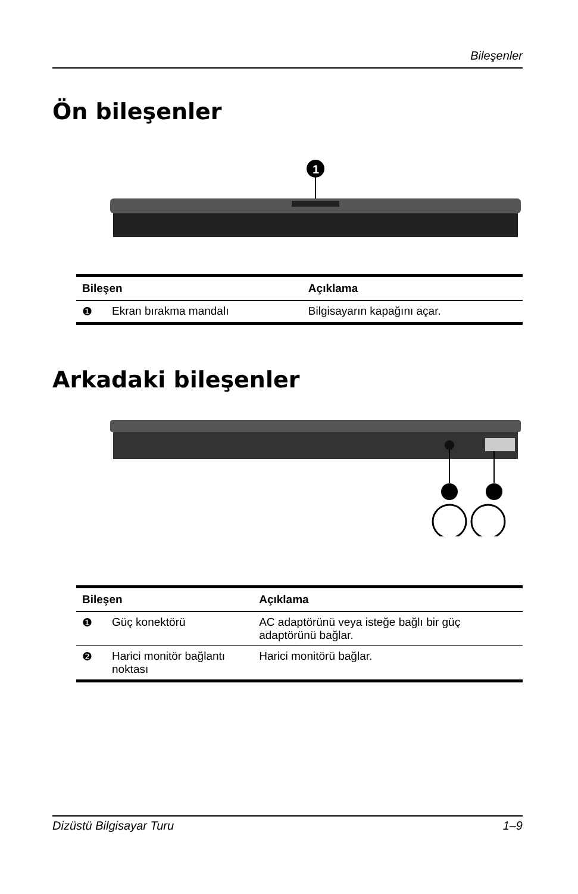Bileşenler
Ön bileşenler
1
| Bileşen | | Açıklama |
| --- | --- | --- |
| ❶ | Ekran bırakma mandalı | Bilgisayarın kapağını açar. |
Arkadaki bileşenler
| Bileşen | | Açıklama |
| --- | --- | --- |
| ❶ | Güç konektörü | AC adaptörünü veya isteğe bağlı bir güç adaptörünü bağlar. |
| ❷ | Harici monitör bağlantı noktası | Harici monitörü bağlar. |
Dizüstü Bilgisayar Turu 1–9